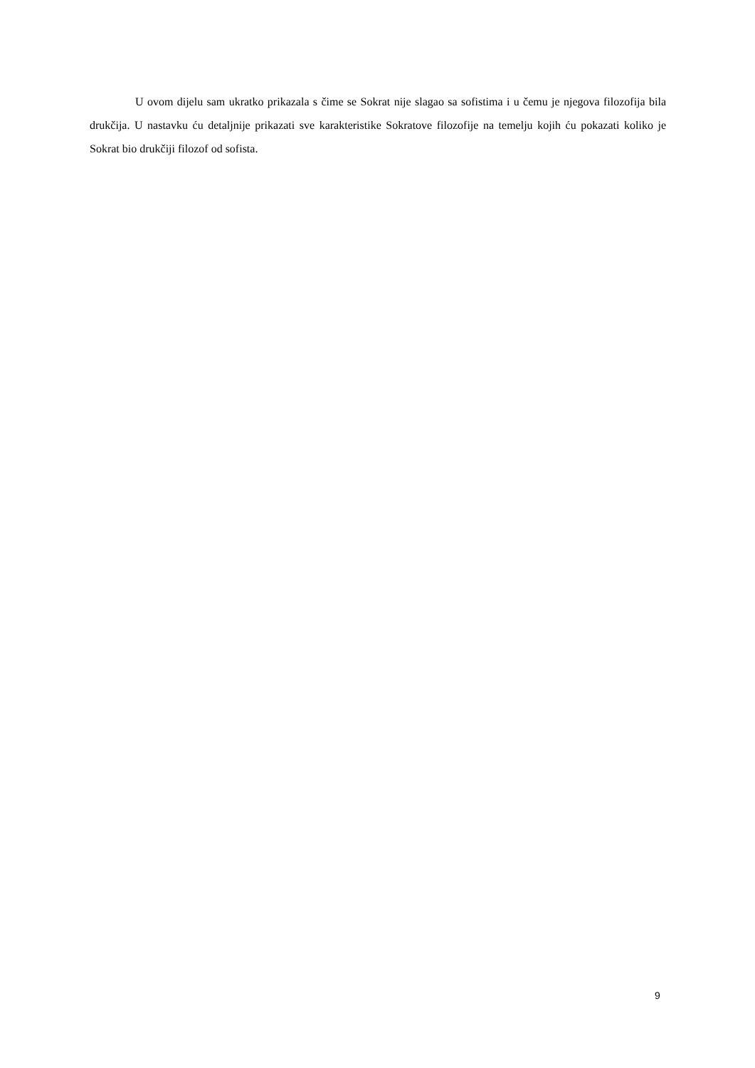U ovom dijelu sam ukratko prikazala s čime se Sokrat nije slagao sa sofistima i u čemu je njegova filozofija bila drukčija. U nastavku ću detaljnije prikazati sve karakteristike Sokratove filozofije na temelju kojih ću pokazati koliko je Sokrat bio drukčiji filozof od sofista.
9